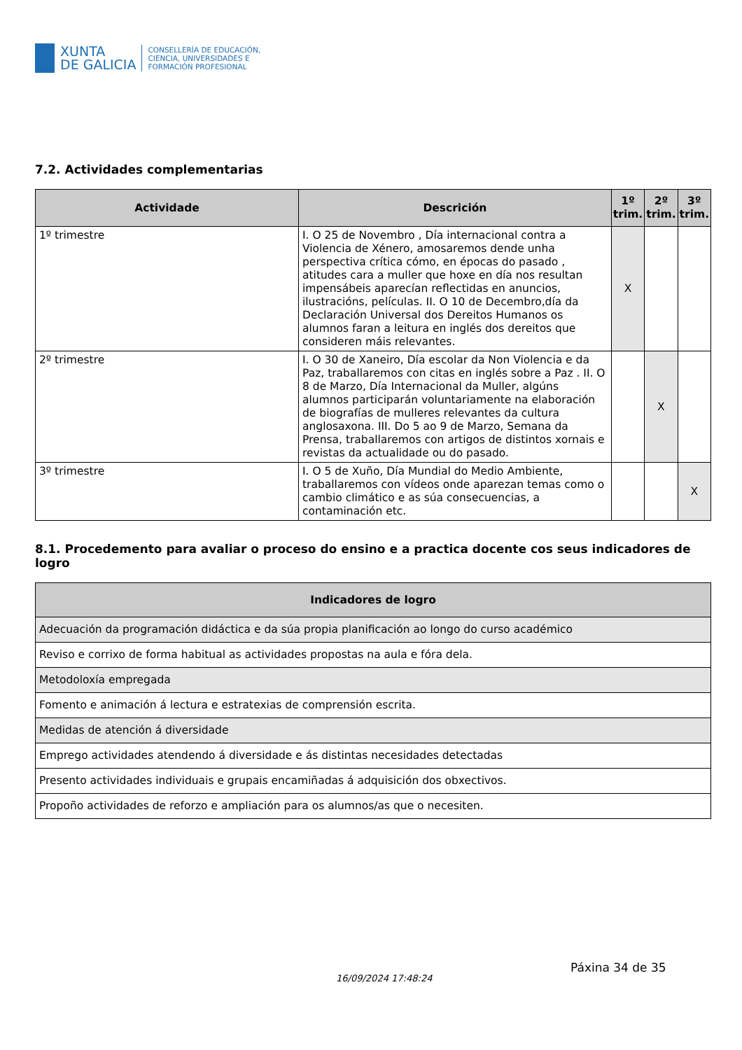XUNTA
DE GALICIA
CONSELLERÍA DE EDUCACIÓN,
CIENCIA, UNIVERSIDADES E
FORMACIÓN PROFESIONAL
7.2. Actividades complementarias
| Actividade | Descrición | 1º trim. | 2º trim. | 3º trim. |
| --- | --- | --- | --- | --- |
| 1º trimestre | I. O 25 de Novembro , Día internacional contra a Violencia de Xénero, amosaremos dende unha perspectiva crítica cómo, en épocas do pasado , atitudes cara a muller que hoxe en día nos resultan impensábeis aparecían reflectidas en anuncios, ilustracións, películas. II. O 10 de Decembro,día da Declaración Universal dos Dereitos Humanos os alumnos faran a leitura en inglés dos dereitos que consideren máis relevantes. | X | | |
| 2º trimestre | I. O 30 de Xaneiro, Día escolar da Non Violencia e da Paz, traballaremos con citas en inglés sobre a Paz . II. O 8 de Marzo, Día Internacional da Muller, algúns alumnos participarán voluntariamente na elaboración de biografías de mulleres relevantes da cultura anglosaxona. III. Do 5 ao 9 de Marzo, Semana da Prensa, traballaremos con artigos de distintos xornais e revistas da actualidade ou do pasado. | | X | |
| 3º trimestre | I. O 5 de Xuño, Día Mundial do Medio Ambiente, traballaremos con vídeos onde aparezan temas como o cambio climático e as súa consecuencias, a contaminación etc. | | | X |
8.1. Procedemento para avaliar o proceso do ensino e a practica docente cos seus indicadores de logro
| Indicadores de logro |
| --- |
| Adecuación da programación didáctica e da súa propia planificación ao longo do curso académico |
| Reviso e corrixo de forma habitual as actividades propostas na aula e fóra dela. |
| Metodoloxía empregada |
| Fomento e animación á lectura e estratexias de comprensión escrita. |
| Medidas de atención á diversidade |
| Emprego actividades atendendo á diversidade e ás distintas necesidades detectadas |
| Presento actividades individuais e grupais encamiñadas á adquisición dos obxectivos. |
| Propoño actividades de reforzo e ampliación para os alumnos/as que o necesiten. |
16/09/2024 17:48:24
Páxina 34 de 35